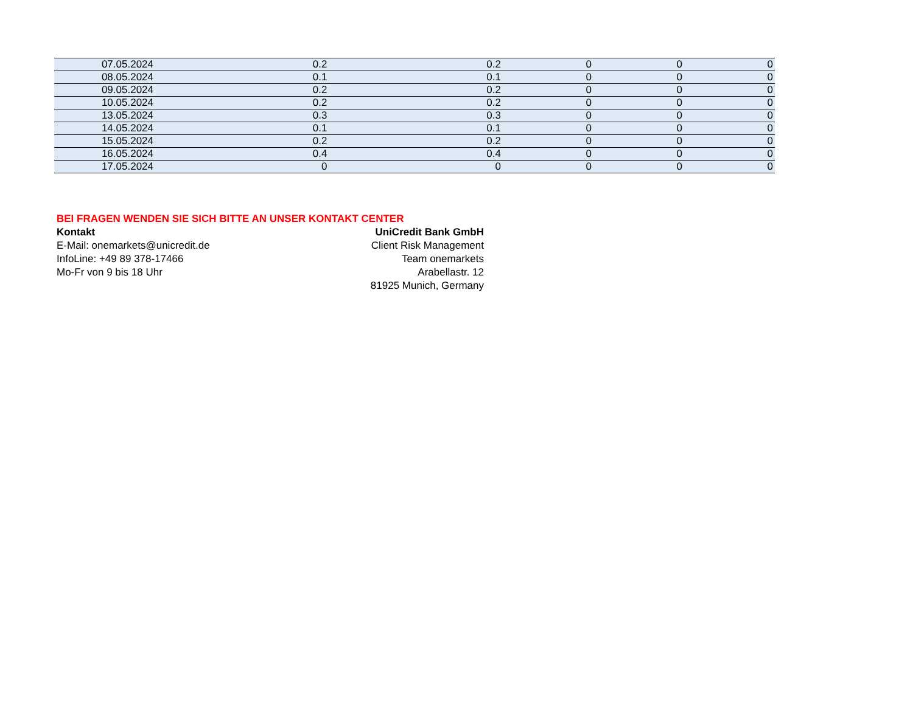| 07.05.2024 | 0.2 | 0.2 | 0 | 0 | 0 |
| 08.05.2024 | 0.1 | 0.1 | 0 | 0 | 0 |
| 09.05.2024 | 0.2 | 0.2 | 0 | 0 | 0 |
| 10.05.2024 | 0.2 | 0.2 | 0 | 0 | 0 |
| 13.05.2024 | 0.3 | 0.3 | 0 | 0 | 0 |
| 14.05.2024 | 0.1 | 0.1 | 0 | 0 | 0 |
| 15.05.2024 | 0.2 | 0.2 | 0 | 0 | 0 |
| 16.05.2024 | 0.4 | 0.4 | 0 | 0 | 0 |
| 17.05.2024 | 0 | 0 | 0 | 0 | 0 |
BEI FRAGEN WENDEN SIE SICH BITTE AN UNSER KONTAKT CENTER
Kontakt
E-Mail: onemarkets@unicredit.de
InfoLine: +49 89 378-17466
Mo-Fr von 9 bis 18 Uhr
UniCredit Bank GmbH
Client Risk Management
Team onemarkets
Arabellastr. 12
81925 Munich, Germany